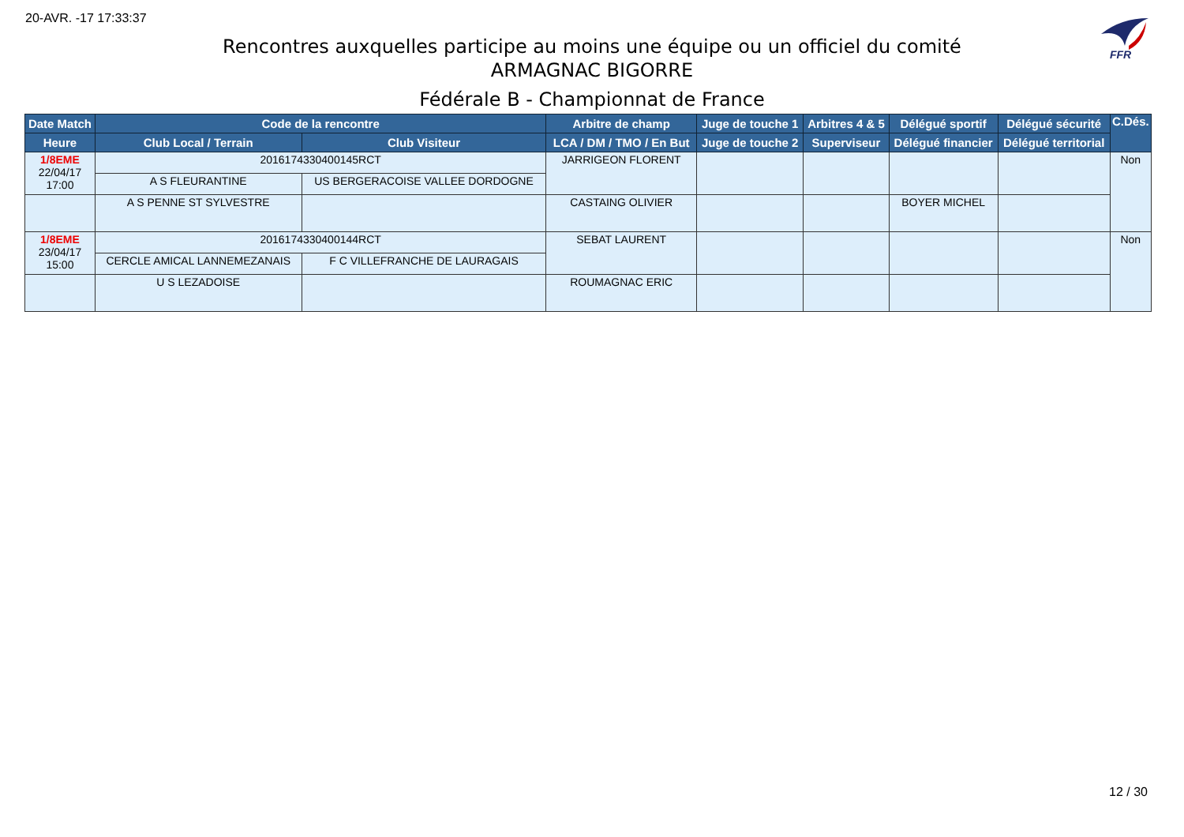20-AVR. -17 17:33:37
FFR
Rencontres auxquelles participe au moins une équipe ou un officiel du comité
ARMAGNAC BIGORRE
Fédérale B - Championnat de France
| Date Match | Code de la rencontre | | Arbitre de champ | Juge de touche 1 | Arbitres 4 & 5 | Délégué sportif | Délégué sécurité | C.Dés. |
| --- | --- | --- | --- | --- | --- | --- | --- | --- |
| Heure | Club Local / Terrain | Club Visiteur | LCA / DM / TMO / En But | Juge de touche 2 | Superviseur | Délégué financier | Délégué territorial | |
| 1/8EME 22/04/17 17:00 | 2016174330400145RCT | | JARRIGEON FLORENT | | | | | Non |
| | A S FLEURANTINE | US BERGERACOISE VALLEE DORDOGNE | | | | | | |
| | A S PENNE ST SYLVESTRE | | CASTAING OLIVIER | | | BOYER MICHEL | | |
| 1/8EME 23/04/17 15:00 | 2016174330400144RCT | | SEBAT LAURENT | | | | | Non |
| | CERCLE AMICAL LANNEMEZANAIS | F C VILLEFRANCHE DE LAURAGAIS | | | | | | |
| | U S LEZADOISE | | ROUMAGNAC ERIC | | | | | |
12 / 30